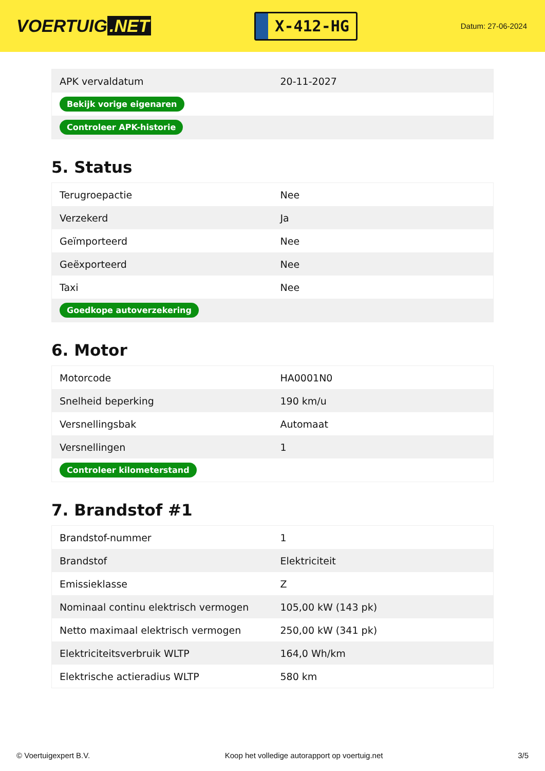VOERTUIG.NET
X-412-HG
Datum: 27-06-2024
| APK vervaldatum | 20-11-2027 |
| Bekijk vorige eigenaren | |
| Controleer APK-historie | |
5. Status
| Terugroepactie | Nee |
| Verzekerd | Ja |
| Geïmporteerd | Nee |
| Geëxporteerd | Nee |
| Taxi | Nee |
| Goedkope autoverzekering | |
6. Motor
| Motorcode | HA0001N0 |
| Snelheid beperking | 190 km/u |
| Versnellingsbak | Automaat |
| Versnellingen | 1 |
| Controleer kilometerstand | |
7. Brandstof #1
| Brandstof-nummer | 1 |
| Brandstof | Elektriciteit |
| Emissieklasse | Z |
| Nominaal continu elektrisch vermogen | 105,00 kW (143 pk) |
| Netto maximaal elektrisch vermogen | 250,00 kW (341 pk) |
| Elektriciteitsverbruik WLTP | 164,0 Wh/km |
| Elektrische actieradius WLTP | 580 km |
© Voertuigexpert B.V. Koop het volledige autorapport op voertuig.net 3/5